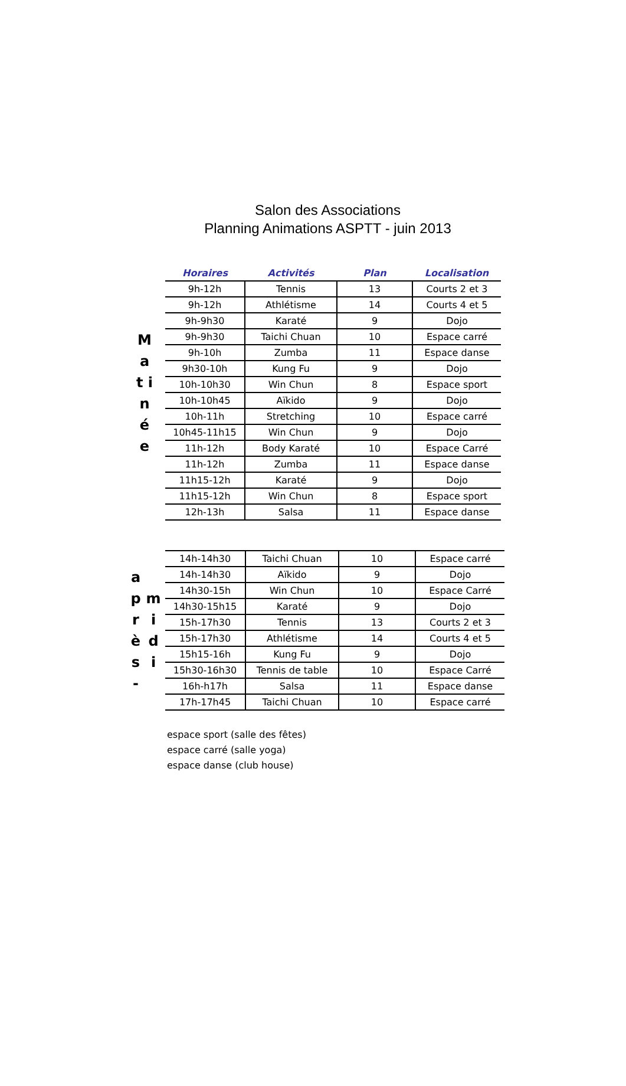Salon des Associations
Planning Animations ASPTT - juin 2013
M a t i n é e
| Horaires | Activités | Plan | Localisation |
| --- | --- | --- | --- |
| 9h-12h | Tennis | 13 | Courts 2 et 3 |
| 9h-12h | Athlétisme | 14 | Courts 4 et 5 |
| 9h-9h30 | Karaté | 9 | Dojo |
| 9h-9h30 | Taichi Chuan | 10 | Espace carré |
| 9h-10h | Zumba | 11 | Espace danse |
| 9h30-10h | Kung Fu | 9 | Dojo |
| 10h-10h30 | Win Chun | 8 | Espace sport |
| 10h-10h45 | Aïkido | 9 | Dojo |
| 10h-11h | Stretching | 10 | Espace carré |
| 10h45-11h15 | Win Chun | 9 | Dojo |
| 11h-12h | Body Karaté | 10 | Espace Carré |
| 11h-12h | Zumba | 11 | Espace danse |
| 11h15-12h | Karaté | 9 | Dojo |
| 11h15-12h | Win Chun | 8 | Espace sport |
| 12h-13h | Salsa | 11 | Espace danse |
a p r è s -
m i d i
| 14h-14h30 | Taichi Chuan | 10 | Espace carré |
| 14h-14h30 | Aïkido | 9 | Dojo |
| 14h30-15h | Win Chun | 10 | Espace Carré |
| 14h30-15h15 | Karaté | 9 | Dojo |
| 15h-17h30 | Tennis | 13 | Courts 2 et 3 |
| 15h-17h30 | Athlétisme | 14 | Courts 4 et 5 |
| 15h15-16h | Kung Fu | 9 | Dojo |
| 15h30-16h30 | Tennis de table | 10 | Espace Carré |
| 16h-h17h | Salsa | 11 | Espace danse |
| 17h-17h45 | Taichi Chuan | 10 | Espace carré |
espace sport (salle des fêtes)
espace carré (salle yoga)
espace danse (club house)